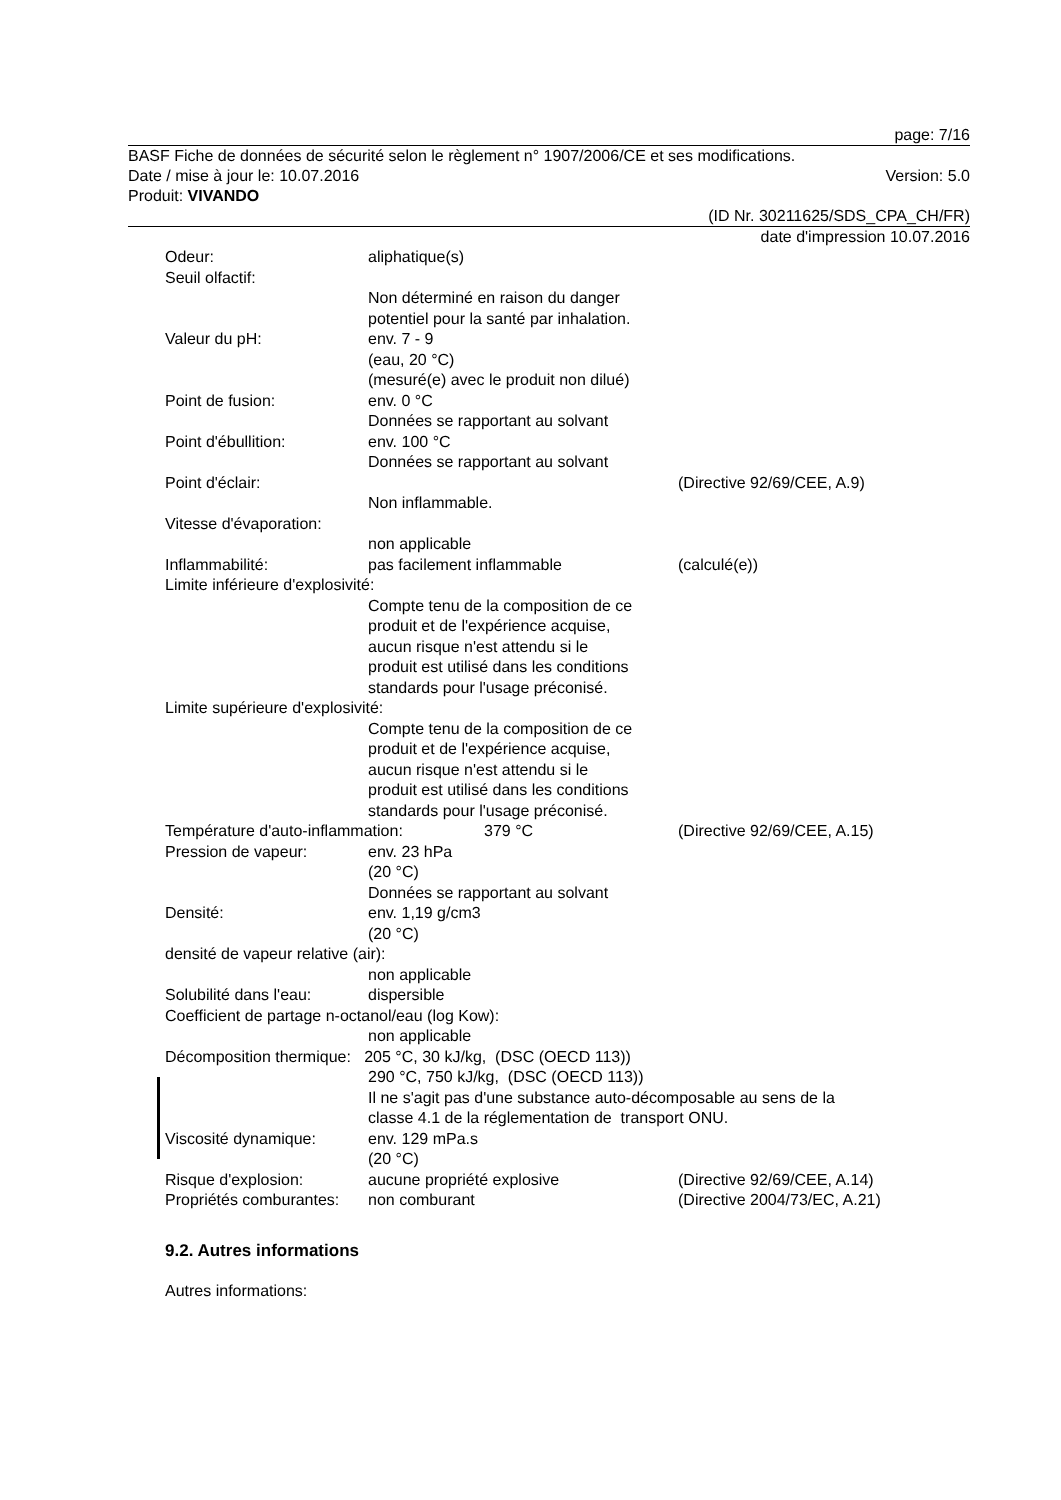page: 7/16
BASF Fiche de données de sécurité selon le règlement n° 1907/2006/CE et ses modifications.
Date / mise à jour le: 10.07.2016 Version: 5.0
Produit: VIVANDO
(ID Nr. 30211625/SDS_CPA_CH/FR)
date d'impression 10.07.2016
Odeur: aliphatique(s)
Seuil olfactif:
Non déterminé en raison du danger
potentiel pour la santé par inhalation.
Valeur du pH: env. 7 - 9
(eau, 20 °C)
(mesuré(e) avec le produit non dilué)
Point de fusion: env. 0 °C
Données se rapportant au solvant
Point d'ébullition: env. 100 °C
Données se rapportant au solvant
Point d'éclair: (Directive 92/69/CEE, A.9)
Non inflammable.
Vitesse d'évaporation:
non applicable
Inflammabilité: pas facilement inflammable (calculé(e))
Limite inférieure d'explosivité:
Compte tenu de la composition de ce
produit et de l'expérience acquise,
aucun risque n'est attendu si le
produit est utilisé dans les conditions
standards pour l'usage préconisé.
Limite supérieure d'explosivité:
Compte tenu de la composition de ce
produit et de l'expérience acquise,
aucun risque n'est attendu si le
produit est utilisé dans les conditions
standards pour l'usage préconisé.
Température d'auto-inflammation: 379 °C (Directive 92/69/CEE, A.15)
Pression de vapeur: env. 23 hPa
(20 °C)
Données se rapportant au solvant
Densité: env. 1,19 g/cm3
(20 °C)
densité de vapeur relative (air):
non applicable
Solubilité dans l'eau: dispersible
Coefficient de partage n-octanol/eau (log Kow):
non applicable
Décomposition thermique: 205 °C, 30 kJ/kg, (DSC (OECD 113))
290 °C, 750 kJ/kg, (DSC (OECD 113))
Il ne s'agit pas d'une substance auto-décomposable au sens de la
classe 4.1 de la réglementation de transport ONU.
Viscosité dynamique: env. 129 mPa.s
(20 °C)
Risque d'explosion: aucune propriété explosive (Directive 92/69/CEE, A.14)
Propriétés comburantes: non comburant (Directive 2004/73/EC, A.21)
9.2. Autres informations
Autres informations: